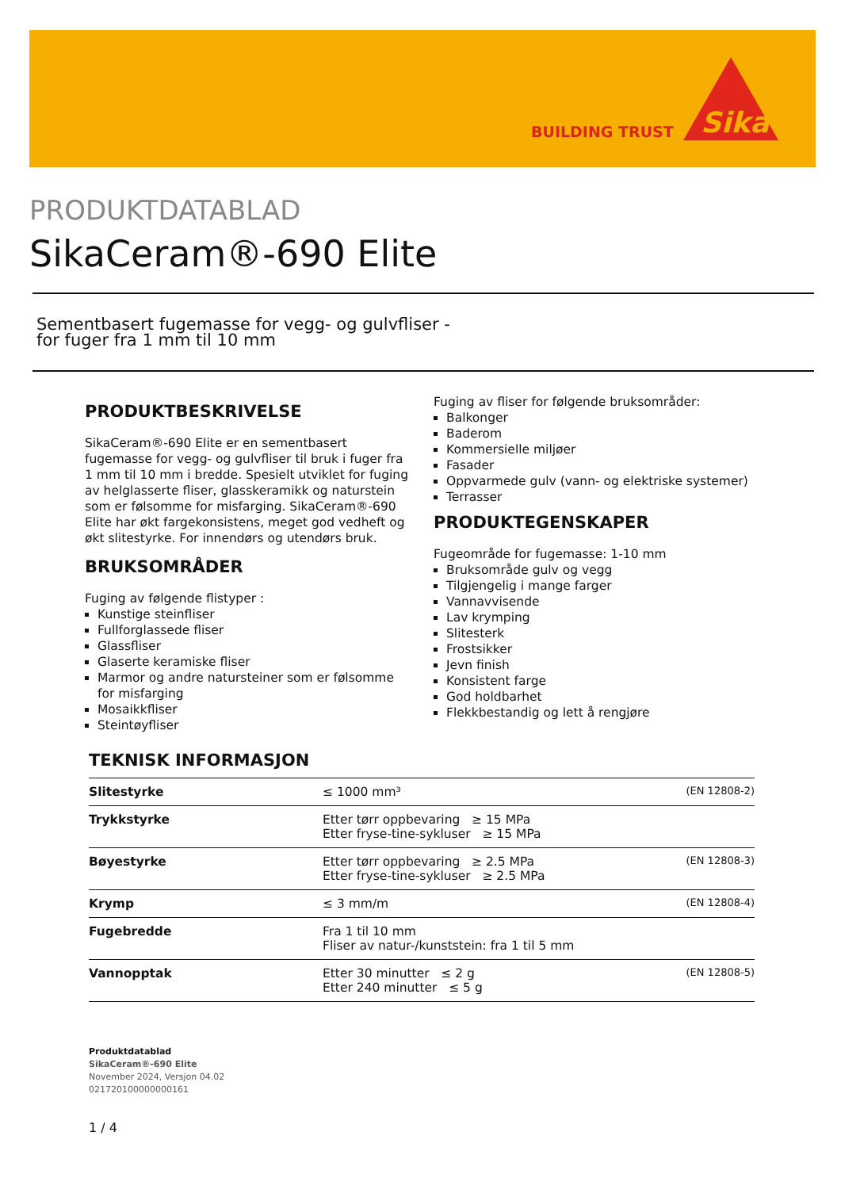BUILDING TRUST
Sika
PRODUKTDATABLAD
SikaCeram®-690 Elite
Sementbasert fugemasse for vegg- og gulvfliser -
for fuger fra 1 mm til 10 mm
PRODUKTBESKRIVELSE
SikaCeram®-690 Elite er en sementbasert fugemasse for vegg- og gulvfliser til bruk i fuger fra 1 mm til 10 mm i bredde. Spesielt utviklet for fuging av helglasserte fliser, glasskeramikk og naturstein som er følsomme for misfarging. SikaCeram®-690 Elite har økt fargekonsistens, meget god vedheft og økt slitestyrke. For innendørs og utendørs bruk.
BRUKSOMRÅDER
Fuging av følgende flistyper :
Kunstige steinfliser
Fullforglassede fliser
Glassfliser
Glaserte keramiske fliser
Marmor og andre natursteiner som er følsomme for misfarging
Mosaikkfliser
Steintøyfliser
Fuging av fliser for følgende bruksområder:
Balkonger
Baderom
Kommersielle miljøer
Fasader
Oppvarmede gulv (vann- og elektriske systemer)
Terrasser
PRODUKTEGENSKAPER
Fugeområde for fugemasse: 1-10 mm
Bruksområde gulv og vegg
Tilgjengelig i mange farger
Vannavvisende
Lav krymping
Slitesterk
Frostsikker
Jevn finish
Konsistent farge
God holdbarhet
Flekkbestandig og lett å rengjøre
TEKNISK INFORMASJON
| Slitestyrke | ≤ 1000 mm³ | (EN 12808-2) |
| Trykkstyrke | Etter tørr oppbevaring ≥ 15 MPa Etter fryse-tine-sykluser ≥ 15 MPa | |
| Bøyestyrke | Etter tørr oppbevaring ≥ 2.5 MPa Etter fryse-tine-sykluser ≥ 2.5 MPa | (EN 12808-3) |
| Krymp | ≤ 3 mm/m | (EN 12808-4) |
| Fugebredde | Fra 1 til 10 mm Fliser av natur-/kunststein: fra 1 til 5 mm | |
| Vannopptak | Etter 30 minutter ≤ 2 g Etter 240 minutter ≤ 5 g | (EN 12808-5) |
Produktdatablad
SikaCeram®-690 Elite
November 2024, Versjon 04.02
021720100000000161
1 / 4